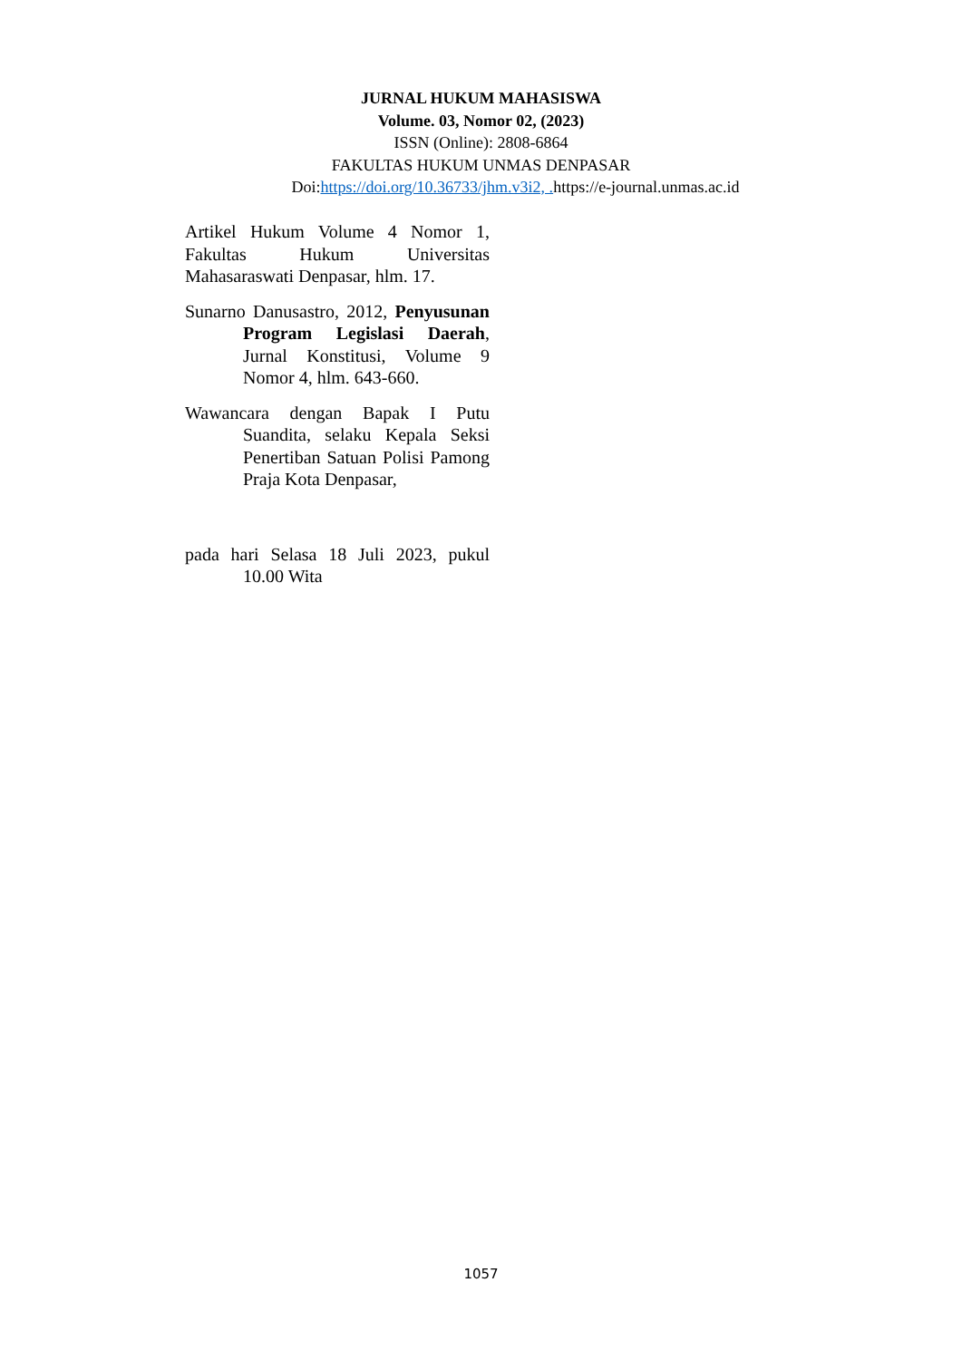JURNAL HUKUM MAHASISWA
Volume. 03, Nomor 02, (2023)
ISSN (Online): 2808-6864
FAKULTAS HUKUM UNMAS DENPASAR
Doi:https://doi.org/10.36733/jhm.v3i2, . https://e-journal.unmas.ac.id
Artikel Hukum Volume 4 Nomor 1, Fakultas Hukum Universitas Mahasaraswati Denpasar, hlm. 17.
Sunarno Danusastro, 2012, Penyusunan Program Legislasi Daerah, Jurnal Konstitusi, Volume 9 Nomor 4, hlm. 643-660.
Wawancara dengan Bapak I Putu Suandita, selaku Kepala Seksi Penertiban Satuan Polisi Pamong Praja Kota Denpasar,
pada hari Selasa 18 Juli 2023, pukul 10.00 Wita
1057